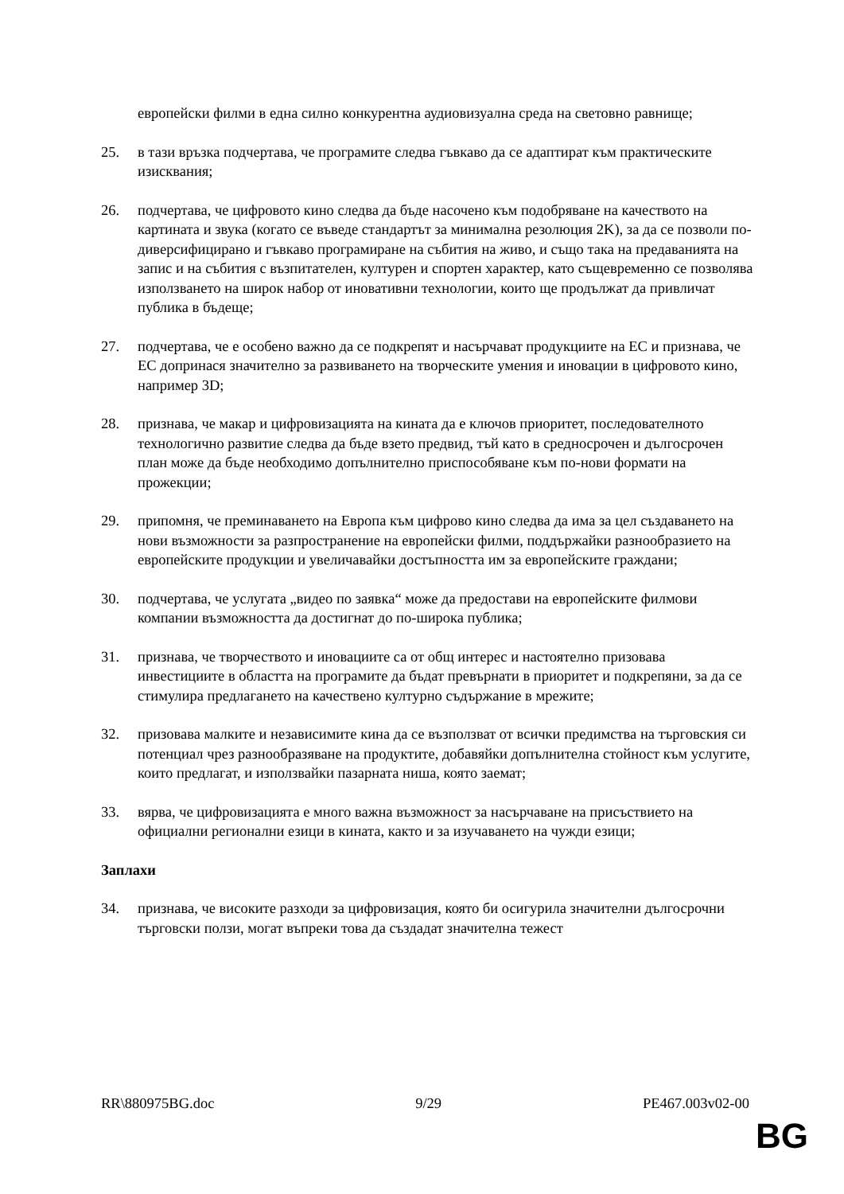европейски филми в една силно конкурентна аудиовизуална среда на световно равнище;
25. в тази връзка подчертава, че програмите следва гъвкаво да се адаптират към практическите изисквания;
26. подчертава, че цифровото кино следва да бъде насочено към подобряване на качеството на картината и звука (когато се въведе стандартът за минимална резолюция 2K), за да се позволи по-диверсифицирано и гъвкаво програмиране на събития на живо, и също така на предаванията на запис и на събития с възпитателен, културен и спортен характер, като същевременно се позволява използването на широк набор от иновативни технологии, които ще продължат да привличат публика в бъдеще;
27. подчертава, че е особено важно да се подкрепят и насърчават продукциите на ЕС и признава, че ЕС допринася значително за развиването на творческите умения и иновации в цифровото кино, например 3D;
28. признава, че макар и цифровизацията на кината да е ключов приоритет, последователното технологично развитие следва да бъде взето предвид, тъй като в средносрочен и дългосрочен план може да бъде необходимо допълнително приспособяване към по-нови формати на прожекции;
29. припомня, че преминаването на Европа към цифрово кино следва да има за цел създаването на нови възможности за разпространение на европейски филми, поддържайки разнообразието на европейските продукции и увеличавайки достъпността им за европейските граждани;
30. подчертава, че услугата „видео по заявка“ може да предостави на европейските филмови компании възможността да достигнат до по-широка публика;
31. признава, че творчеството и иновациите са от общ интерес и настоятелно призовава инвестициите в областта на програмите да бъдат превърнати в приоритет и подкрепяни, за да се стимулира предлагането на качествено културно съдържание в мрежите;
32. призовава малките и независимите кина да се възползват от всички предимства на търговския си потенциал чрез разнообразяване на продуктите, добавяйки допълнителна стойност към услугите, които предлагат, и използвайки пазарната ниша, която заемат;
33. вярва, че цифровизацията е много важна възможност за насърчаване на присъствието на официални регионални езици в кината, както и за изучаването на чужди езици;
Заплахи
34. признава, че високите разходи за цифровизация, която би осигурила значителни дългосрочни търговски ползи, могат въпреки това да създадат значителна тежест
RR\880975BG.doc 9/29 PE467.003v02-00
BG